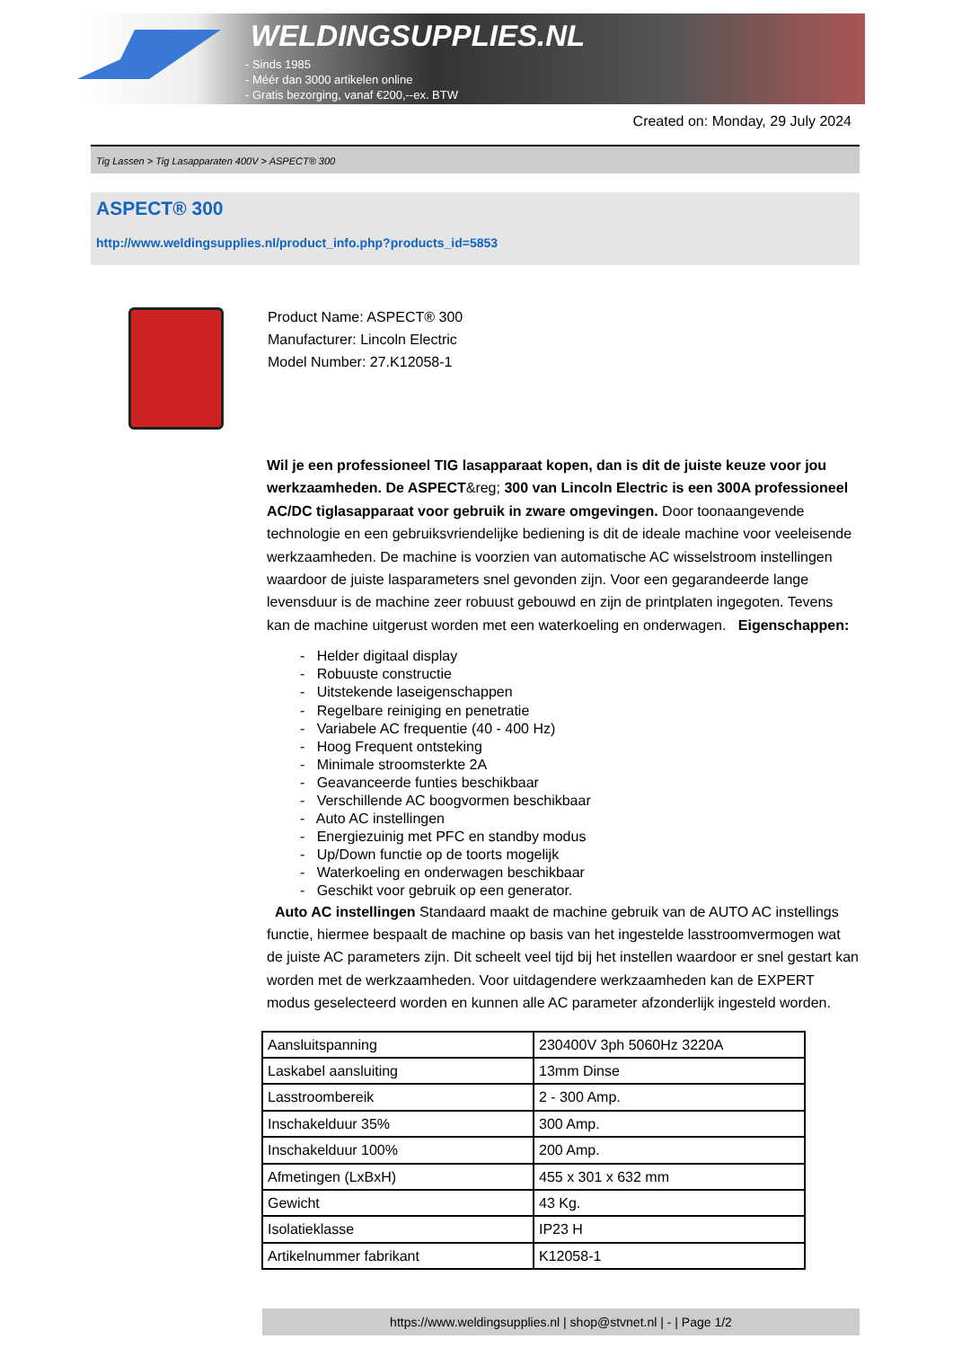WELDINGSUPPLIES.NL
- Sinds 1985
- Méér dan 3000 artikelen online
- Gratis bezorging, vanaf €200,--ex. BTW
Created on: Monday, 29 July 2024
Tig Lassen > Tig Lasapparaten 400V > ASPECT® 300
ASPECT® 300
http://www.weldingsupplies.nl/product_info.php?products_id=5853
Product Name: ASPECT® 300
Manufacturer: Lincoln Electric
Model Number: 27.K12058-1
Wil je een professioneel TIG lasapparaat kopen, dan is dit de juiste keuze voor jou werkzaamheden. De ASPECT&reg; 300 van Lincoln Electric is een 300A professioneel AC/DC tiglasapparaat voor gebruik in zware omgevingen. Door toonaangevende technologie en een gebruiksvriendelijke bediening is dit de ideale machine voor veeleisende werkzaamheden. De machine is voorzien van automatische AC wisselstroom instellingen waardoor de juiste lasparameters snel gevonden zijn. Voor een gegarandeerde lange levensduur is de machine zeer robuust gebouwd en zijn de printplaten ingegoten. Tevens kan de machine uitgerust worden met een waterkoeling en onderwagen. Eigenschappen:
- Helder digitaal display
- Robuuste constructie
- Uitstekende laseigenschappen
- Regelbare reiniging en penetratie
- Variabele AC frequentie (40 - 400 Hz)
- Hoog Frequent ontsteking
- Minimale stroomsterkte 2A
- Geavanceerde funties beschikbaar
- Verschillende AC boogvormen beschikbaar
- Auto AC instellingen
- Energiezuinig met PFC en standby modus
- Up/Down functie op de toorts mogelijk
- Waterkoeling en onderwagen beschikbaar
- Geschikt voor gebruik op een generator.
Auto AC instellingen Standaard maakt de machine gebruik van de AUTO AC instellings functie, hiermee bespaalt de machine op basis van het ingestelde lasstroomvermogen wat de juiste AC parameters zijn. Dit scheelt veel tijd bij het instellen waardoor er snel gestart kan worden met de werkzaamheden. Voor uitdagendere werkzaamheden kan de EXPERT modus geselecteerd worden en kunnen alle AC parameter afzonderlijk ingesteld worden.
| Aansluitspanning | 230400V 3ph 5060Hz 3220A |
| Laskabel aansluiting | 13mm Dinse |
| Lasstroombereik | 2 - 300 Amp. |
| Inschakelduur 35% | 300 Amp. |
| Inschakelduur 100% | 200 Amp. |
| Afmetingen (LxBxH) | 455 x 301 x 632 mm |
| Gewicht | 43 Kg. |
| Isolatieklasse | IP23 H |
| Artikelnummer fabrikant | K12058-1 |
https://www.weldingsupplies.nl | shop@stvnet.nl | - | Page 1/2